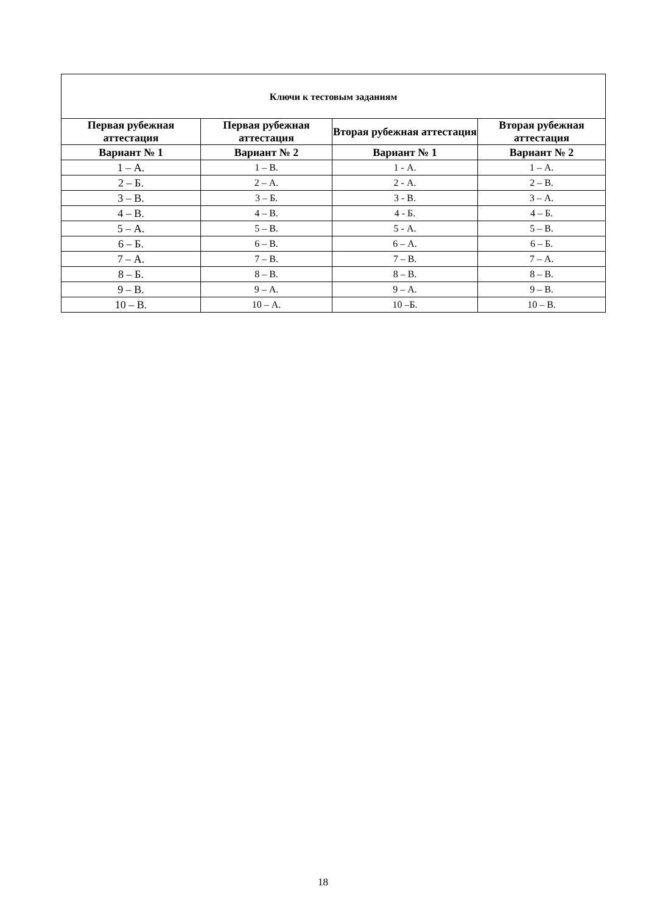| Ключи к тестовым заданиям | | | |
| --- | --- | --- | --- |
| Первая рубежная аттестация | Первая рубежная аттестация | Вторая рубежная аттестация | Вторая рубежная аттестация |
| Вариант № 1 | Вариант № 2 | Вариант № 1 | Вариант № 2 |
| 1 – А. | 1 – В. | 1 - А. | 1 – А. |
| 2 – Б. | 2 – А. | 2 - А. | 2 – В. |
| 3 – В. | 3 – Б. | 3 - В. | 3 – А. |
| 4 – В. | 4 – В. | 4 - Б. | 4 – Б. |
| 5 – А. | 5 – В. | 5 - А. | 5 – В. |
| 6 – Б. | 6 – В. | 6 – А. | 6 – Б. |
| 7 – А. | 7 – В. | 7 – В. | 7 – А. |
| 8 – Б. | 8 – В. | 8 – В. | 8 – В. |
| 9 – В. | 9 – А. | 9 – А. | 9 – В. |
| 10 – В. | 10 – А. | 10 –Б. | 10 – В. |
18